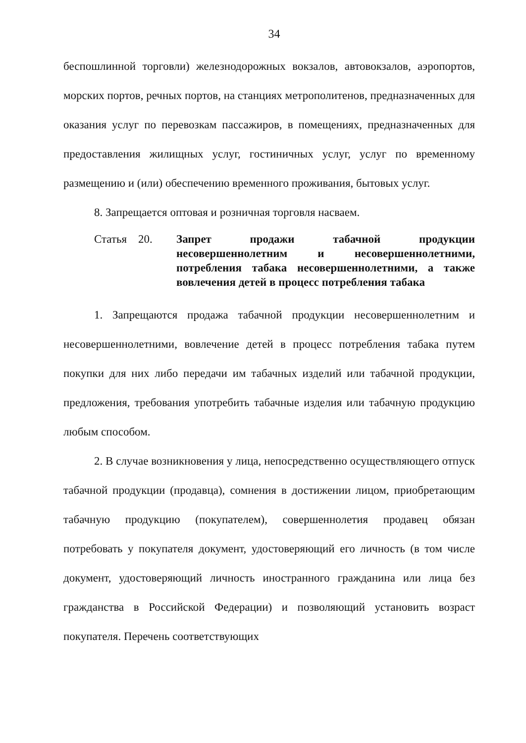34
беспошлинной торговли) железнодорожных вокзалов, автовокзалов, аэропортов, морских портов, речных портов, на станциях метрополитенов, предназначенных для оказания услуг по перевозкам пассажиров, в помещениях, предназначенных для предоставления жилищных услуг, гостиничных услуг, услуг по временному размещению и (или) обеспечению временного проживания, бытовых услуг.
8. Запрещается оптовая и розничная торговля насваем.
Статья 20. Запрет продажи табачной продукции несовершеннолетним и несовершеннолетними, потребления табака несовершеннолетними, а также вовлечения детей в процесс потребления табака
1. Запрещаются продажа табачной продукции несовершеннолетним и несовершеннолетними, вовлечение детей в процесс потребления табака путем покупки для них либо передачи им табачных изделий или табачной продукции, предложения, требования употребить табачные изделия или табачную продукцию любым способом.
2. В случае возникновения у лица, непосредственно осуществляющего отпуск табачной продукции (продавца), сомнения в достижении лицом, приобретающим табачную продукцию (покупателем), совершеннолетия продавец обязан потребовать у покупателя документ, удостоверяющий его личность (в том числе документ, удостоверяющий личность иностранного гражданина или лица без гражданства в Российской Федерации) и позволяющий установить возраст покупателя. Перечень соответствующих